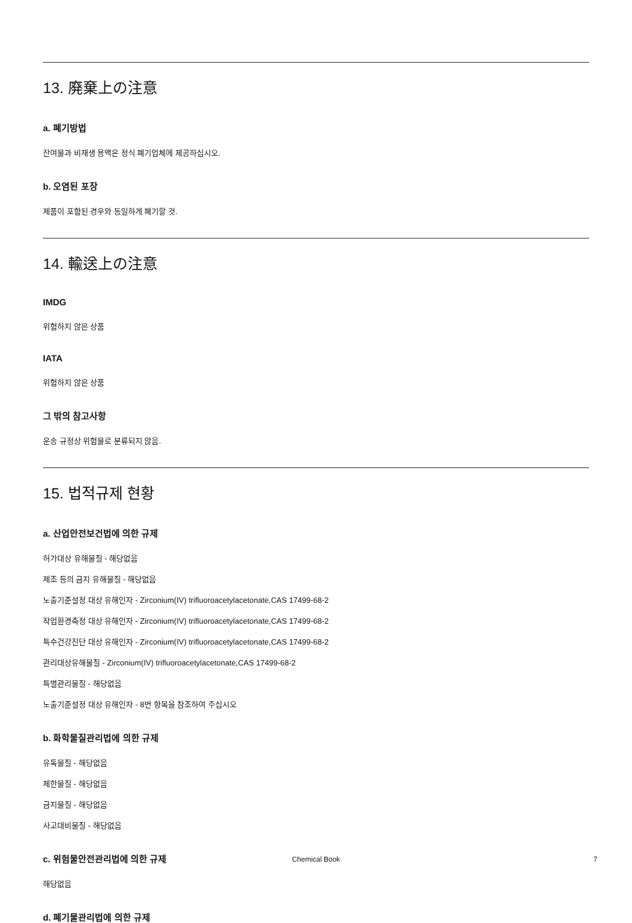13. 廃棄上の注意
a. 폐기방법
잔여물과 비재생 용액은 정식 폐기업체에 제공하십시오.
b. 오염된 포장
제품이 포함된 경우와 동일하게 폐기할 것.
14. 輸送上の注意
IMDG
위험하지 않은 상품
IATA
위험하지 않은 상품
그 밖의 참고사항
운송 규정상 위험물로 분류되지 않음.
15. 법적규제 현황
a. 산업안전보건법에 의한 규제
허가대상 유해물질 - 해당없음
제조 등의 금지 유해물질 - 해당없음
노출기준설정 대상 유해인자 - Zirconium(IV) trifluoroacetylacetonate,CAS 17499-68-2
작업환경측정 대상 유해인자 - Zirconium(IV) trifluoroacetylacetonate,CAS 17499-68-2
특수건강진단 대상 유해인자 - Zirconium(IV) trifluoroacetylacetonate,CAS 17499-68-2
관리대상유해물질 - Zirconium(IV) trifluoroacetylacetonate,CAS 17499-68-2
특별관리물질 - 해당없음
노출기준설정 대상 유해인자 - 8번 항목을 참조하여 주십시오
b. 화학물질관리법에 의한 규제
유독물질 - 해당없음
제한물질 - 해당없음
금지물질 - 해당없음
사고대비물질 - 해당없음
c. 위험물안전관리법에 의한 규제
해당없음
d. 폐기물관리법에 의한 규제
Chemical Book 7